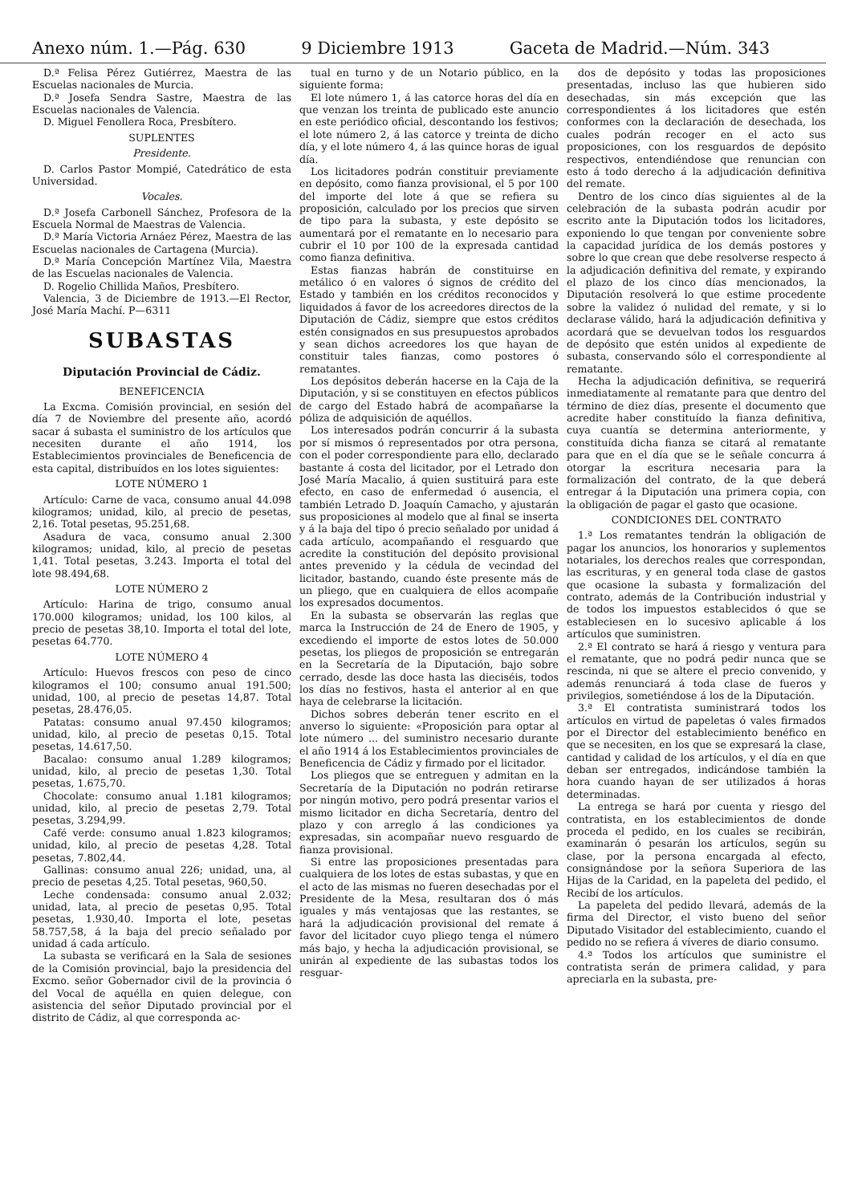Anexo núm. 1.—Pág. 630 9 Diciembre 1913 Gaceta de Madrid.—Núm. 343
D.ª Felisa Pérez Gutiérrez, Maestra de las Escuelas nacionales de Murcia.
D.ª Josefa Sendra Sastre, Maestra de las Escuelas nacionales de Valencia.
D. Miguel Fenollera Roca, Presbítero.
SUPLENTES
Presidente.
D. Carlos Pastor Mompié, Catedrático de esta Universidad.
Vocales.
D.ª Josefa Carbonell Sánchez, Profesora de la Escuela Normal de Maestras de Valencia.
D.ª María Victoria Arnáez Pérez, Maestra de las Escuelas nacionales de Cartagena (Murcia).
D.ª María Concepción Martínez Vila, Maestra de las Escuelas nacionales de Valencia.
D. Rogelio Chillida Maños, Presbítero.
Valencia, 3 de Diciembre de 1913.—El Rector, José María Machí. P—6311
SUBASTAS
Diputación Provincial de Cádiz.
BENEFICENCIA
La Excma. Comisión provincial, en sesión del día 7 de Noviembre del presente año, acordó sacar á subasta el suministro de los artículos que necesiten durante el año 1914, los Establecimientos provinciales de Beneficencia de esta capital, distribuídos en los lotes siguientes:
LOTE NÚMERO 1
Artículo: Carne de vaca, consumo anual 44.098 kilogramos; unidad, kilo, al precio de pesetas, 2,16. Total pesetas, 95.251,68.
Asadura de vaca, consumo anual 2.300 kilogramos; unidad, kilo, al precio de pesetas 1,41. Total pesetas, 3.243. Importa el total del lote 98.494,68.
LOTE NÚMERO 2
Artículo: Harina de trigo, consumo anual 170.000 kilogramos; unidad, los 100 kilos, al precio de pesetas 38,10. Importa el total del lote, pesetas 64.770.
LOTE NÚMERO 4
Artículo: Huevos frescos con peso de cinco kilogramos el 100; consumo anual 191.500; unidad, 100, al precio de pesetas 14,87. Total pesetas, 28.476,05.
Patatas: consumo anual 97.450 kilogramos; unidad, kilo, al precio de pesetas 0,15. Total pesetas, 14.617,50.
Bacalao: consumo anual 1.289 kilogramos; unidad, kilo, al precio de pesetas 1,30. Total pesetas, 1.675,70.
Chocolate: consumo anual 1.181 kilogramos; unidad, kilo, al precio de pesetas 2,79. Total pesetas, 3.294,99.
Café verde: consumo anual 1.823 kilogramos; unidad, kilo, al precio de pesetas 4,28. Total pesetas, 7.802,44.
Gallinas: consumo anual 226; unidad, una, al precio de pesetas 4,25. Total pesetas, 960,50.
Leche condensada: consumo anual 2.032; unidad, lata, al precio de pesetas 0,95. Total pesetas, 1.930,40. Importa el lote, pesetas 58.757,58, á la baja del precio señalado por unidad á cada artículo.
La subasta se verificará en la Sala de sesiones de la Comisión provincial, bajo la presidencia del Excmo. señor Gobernador civil de la provincia ó del Vocal de aquélla en quien delegue, con asistencia del señor Diputado provincial por el distrito de Cádiz, al que corresponda ac-
tual en turno y de un Notario público, en la siguiente forma:
El lote número 1, á las catorce horas del día en que venzan los treinta de publicado este anuncio en este periódico oficial, descontando los festivos; el lote número 2, á las catorce y treinta de dicho día, y el lote número 4, á las quince horas de igual día.
Los licitadores podrán constituir previamente en depósito, como fianza provisional, el 5 por 100 del importe del lote á que se refiera su proposición, calculado por los precios que sirven de tipo para la subasta, y este depósito se aumentará por el rematante en lo necesario para cubrir el 10 por 100 de la expresada cantidad como fianza definitiva.
Estas fianzas habrán de constituirse en metálico ó en valores ó signos de crédito del Estado y también en los créditos reconocidos y liquidados á favor de los acreedores directos de la Diputación de Cádiz, siempre que estos créditos estén consignados en sus presupuestos aprobados y sean dichos acreedores los que hayan de constituir tales fianzas, como postores ó rematantes.
Los depósitos deberán hacerse en la Caja de la Diputación, y si se constituyen en efectos públicos de cargo del Estado habrá de acompañarse la póliza de adquisición de aquéllos.
Los interesados podrán concurrir á la subasta por sí mismos ó representados por otra persona, con el poder correspondiente para ello, declarado bastante á costa del licitador, por el Letrado don José María Macalio, á quien sustituirá para este efecto, en caso de enfermedad ó ausencia, el también Letrado D. Joaquín Camacho, y ajustarán sus proposiciones al modelo que al final se inserta y á la baja del tipo ó precio señalado por unidad á cada artículo, acompañando el resguardo que acredite la constitución del depósito provisional antes prevenido y la cédula de vecindad del licitador, bastando, cuando éste presente más de un pliego, que en cualquiera de ellos acompañe los expresados documentos.
En la subasta se observarán las reglas que marca la Instrucción de 24 de Enero de 1905, y excediendo el importe de estos lotes de 50.000 pesetas, los pliegos de proposición se entregarán en la Secretaría de la Diputación, bajo sobre cerrado, desde las doce hasta las dieciséis, todos los días no festivos, hasta el anterior al en que haya de celebrarse la licitación.
Dichos sobres deberán tener escrito en el anverso lo siguiente: «Proposición para optar al lote número ... del suministro necesario durante el año 1914 á los Establecimientos provinciales de Beneficencia de Cádiz y firmado por el licitador.
Los pliegos que se entreguen y admitan en la Secretaría de la Diputación no podrán retirarse por ningún motivo, pero podrá presentar varios el mismo licitador en dicha Secretaría, dentro del plazo y con arreglo á las condiciones ya expresadas, sin acompañar nuevo resguardo de fianza provisional.
Si entre las proposiciones presentadas para cualquiera de los lotes de estas subastas, y que en el acto de las mismas no fueren desechadas por el Presidente de la Mesa, resultaran dos ó más iguales y más ventajosas que las restantes, se hará la adjudicación provisional del remate á favor del licitador cuyo pliego tenga el número más bajo, y hecha la adjudicación provisional, se unirán al expediente de las subastas todos los resguar-
dos de depósito y todas las proposiciones presentadas, incluso las que hubieren sido desechadas, sin más excepción que las correspondientes á los licitadores que estén conformes con la declaración de desechada, los cuales podrán recoger en el acto sus proposiciones, con los resguardos de depósito respectivos, entendiéndose que renuncian con esto á todo derecho á la adjudicación definitiva del remate.
Dentro de los cinco días siguientes al de la celebración de la subasta podrán acudir por escrito ante la Diputación todos los licitadores, exponiendo lo que tengan por conveniente sobre la capacidad jurídica de los demás postores y sobre lo que crean que debe resolverse respecto á la adjudicación definitiva del remate, y expirando el plazo de los cinco días mencionados, la Diputación resolverá lo que estime procedente sobre la validez ó nulidad del remate, y si lo declarase válido, hará la adjudicación definitiva y acordará que se devuelvan todos los resguardos de depósito que estén unidos al expediente de subasta, conservando sólo el correspondiente al rematante.
Hecha la adjudicación definitiva, se requerirá inmediatamente al rematante para que dentro del término de diez días, presente el documento que acredite haber constituído la fianza definitiva, cuya cuantía se determina anteriormente, y constituída dicha fianza se citará al rematante para que en el día que se le señale concurra á otorgar la escritura necesaria para la formalización del contrato, de la que deberá entregar á la Diputación una primera copia, con la obligación de pagar el gasto que ocasione.
CONDICIONES DEL CONTRATO
1.ª Los rematantes tendrán la obligación de pagar los anuncios, los honorarios y suplementos notariales, los derechos reales que correspondan, las escrituras, y en general toda clase de gastos que ocasione la subasta y formalización del contrato, además de la Contribución industrial y de todos los impuestos establecidos ó que se estableciesen en lo sucesivo aplicable á los artículos que suministren.
2.ª El contrato se hará á riesgo y ventura para el rematante, que no podrá pedir nunca que se rescinda, ni que se altere el precio convenido, y además renunciará á toda clase de fueros y privilegios, sometiéndose á los de la Diputación.
3.ª El contratista suministrará todos los artículos en virtud de papeletas ó vales firmados por el Director del establecimiento benéfico en que se necesiten, en los que se expresará la clase, cantidad y calidad de los artículos, y el día en que deban ser entregados, indicándose también la hora cuando hayan de ser utilizados á horas determinadas.
La entrega se hará por cuenta y riesgo del contratista, en los establecimientos de donde proceda el pedido, en los cuales se recibirán, examinarán ó pesarán los artículos, según su clase, por la persona encargada al efecto, consignándose por la señora Superiora de las Hijas de la Caridad, en la papeleta del pedido, el Recibí de los artículos.
La papeleta del pedido llevará, además de la firma del Director, el visto bueno del señor Diputado Visitador del establecimiento, cuando el pedido no se refiera á víveres de diario consumo.
4.ª Todos los artículos que suministre el contratista serán de primera calidad, y para apreciarla en la subasta, pre-